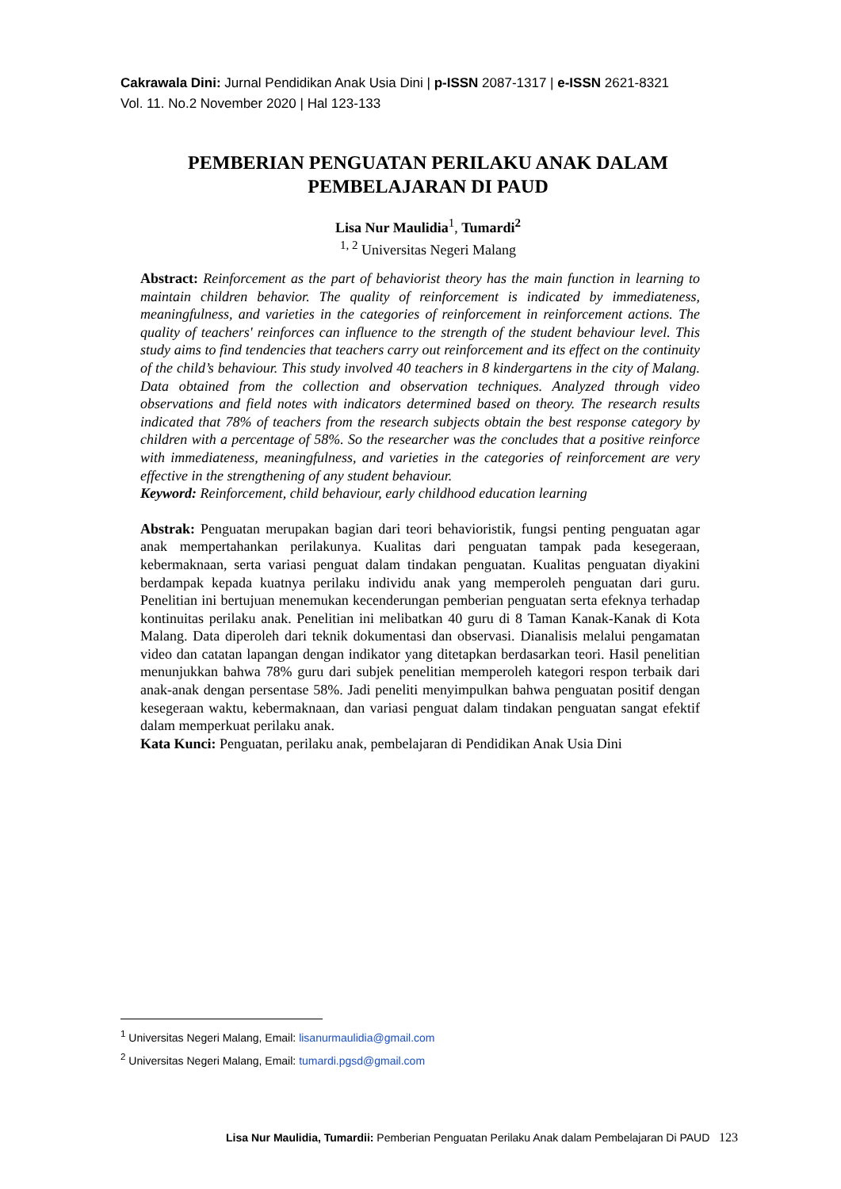Cakrawala Dini: Jurnal Pendidikan Anak Usia Dini | p-ISSN 2087-1317 | e-ISSN 2621-8321
Vol. 11. No.2 November 2020 | Hal 123-133
PEMBERIAN PENGUATAN PERILAKU ANAK DALAM
PEMBELAJARAN DI PAUD
Lisa Nur Maulidia<sup>1</sup>, Tumardi<sup>2</sup>
<sup>1, 2</sup> Universitas Negeri Malang
Abstract: Reinforcement as the part of behaviorist theory has the main function in learning to maintain children behavior. The quality of reinforcement is indicated by immediateness, meaningfulness, and varieties in the categories of reinforcement in reinforcement actions. The quality of teachers' reinforces can influence to the strength of the student behaviour level. This study aims to find tendencies that teachers carry out reinforcement and its effect on the continuity of the child’s behaviour. This study involved 40 teachers in 8 kindergartens in the city of Malang. Data obtained from the collection and observation techniques. Analyzed through video observations and field notes with indicators determined based on theory. The research results indicated that 78% of teachers from the research subjects obtain the best response category by children with a percentage of 58%. So the researcher was the concludes that a positive reinforce with immediateness, meaningfulness, and varieties in the categories of reinforcement are very effective in the strengthening of any student behaviour.
Keyword: Reinforcement, child behaviour, early childhood education learning
Abstrak: Penguatan merupakan bagian dari teori behavioristik, fungsi penting penguatan agar anak mempertahankan perilakunya. Kualitas dari penguatan tampak pada kesegeraan, kebermaknaan, serta variasi penguat dalam tindakan penguatan. Kualitas penguatan diyakini berdampak kepada kuatnya perilaku individu anak yang memperoleh penguatan dari guru. Penelitian ini bertujuan menemukan kecenderungan pemberian penguatan serta efeknya terhadap kontinuitas perilaku anak. Penelitian ini melibatkan 40 guru di 8 Taman Kanak-Kanak di Kota Malang. Data diperoleh dari teknik dokumentasi dan observasi. Dianalisis melalui pengamatan video dan catatan lapangan dengan indikator yang ditetapkan berdasarkan teori. Hasil penelitian menunjukkan bahwa 78% guru dari subjek penelitian memperoleh kategori respon terbaik dari anak-anak dengan persentase 58%. Jadi peneliti menyimpulkan bahwa penguatan positif dengan kesegeraan waktu, kebermaknaan, dan variasi penguat dalam tindakan penguatan sangat efektif dalam memperkuat perilaku anak.
Kata Kunci: Penguatan, perilaku anak, pembelajaran di Pendidikan Anak Usia Dini
<sup>1</sup> Universitas Negeri Malang, Email: lisanurmaulidia@gmail.com
<sup>2</sup> Universitas Negeri Malang, Email: tumardi.pgsd@gmail.com
Lisa Nur Maulidia, Tumardii: Pemberian Penguatan Perilaku Anak dalam Pembelajaran Di PAUD 123